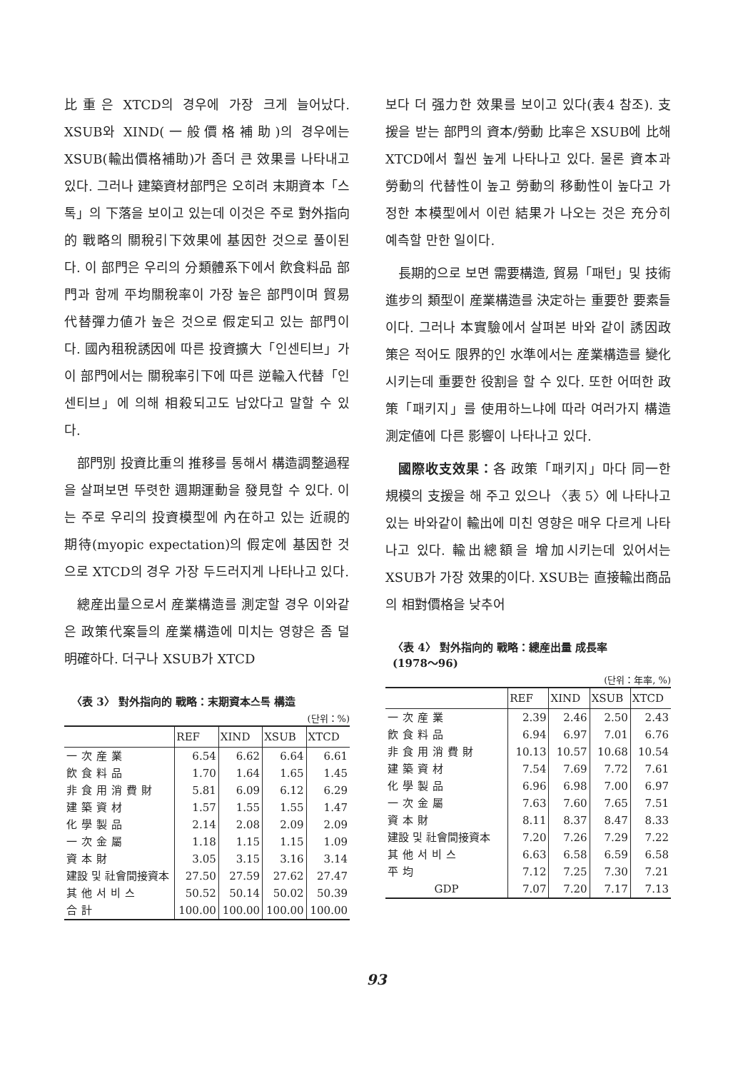比重은 XTCD의 경우에 가장 크게 늘어났다. XSUB와 XIND(一般價格補助)의 경우에는 XSUB(輸出價格補助)가 좀더 큰 效果를 나타내고 있다. 그러나 建築資材部門은 오히려 末期資本「스톡」의 下落을 보이고 있는데 이것은 주로 對外指向的 戰略의 關稅引下效果에 基因한 것으로 풀이된다. 이 部門은 우리의 分類體系下에서 飮食料品 部門과 함께 平均關稅率이 가장 높은 部門이며 貿易代替彈力値가 높은 것으로 假定되고 있는 部門이다. 國內租稅誘因에 따른 投資擴大「인센티브」가 이 部門에서는 關稅率引下에 따른 逆輸入代替「인센티브」에 의해 相殺되고도 남았다고 말할 수 있다.
部門別 投資比重의 推移를 통해서 構造調整過程을 살펴보면 뚜렷한 週期運動을 發見할 수 있다. 이는 주로 우리의 投資模型에 內在하고 있는 近視的期待(myopic expectation)의 假定에 基因한 것으로 XTCD의 경우 가장 두드러지게 나타나고 있다.
總産出量으로서 産業構造를 測定할 경우 이와같은 政策代案들의 産業構造에 미치는 영향은 좀 덜 明確하다. 더구나 XSUB가 XTCD
〈表 3〉 對外指向的 戰略：末期資本스톡 構造
(단위：%)
| | REF | XIND | XSUB | XTCD |
| --- | --- | --- | --- | --- |
| 一次産業 | 6.54 | 6.62 | 6.64 | 6.61 |
| 飮食料品 | 1.70 | 1.64 | 1.65 | 1.45 |
| 非食用消費財 | 5.81 | 6.09 | 6.12 | 6.29 |
| 建築資材 | 1.57 | 1.55 | 1.55 | 1.47 |
| 化學製品 | 2.14 | 2.08 | 2.09 | 2.09 |
| 一次金屬 | 1.18 | 1.15 | 1.15 | 1.09 |
| 資本財 | 3.05 | 3.15 | 3.16 | 3.14 |
| 建設 및 社會間接資本 | 27.50 | 27.59 | 27.62 | 27.47 |
| 其他서비스 | 50.52 | 50.14 | 50.02 | 50.39 |
| 合計 | 100.00 | 100.00 | 100.00 | 100.00 |
보다 더 强力한 效果를 보이고 있다(表4 참조). 支援을 받는 部門의 資本/勞動 比率은 XSUB에 比해 XTCD에서 훨씬 높게 나타나고 있다. 물론 資本과 勞動의 代替性이 높고 勞動의 移動性이 높다고 가정한 本模型에서 이런 結果가 나오는 것은 充分히 예측할 만한 일이다.
長期的으로 보면 需要構造, 貿易「패턴」및 技術進步의 類型이 産業構造를 決定하는 重要한 要素들이다. 그러나 本實驗에서 살펴본 바와 같이 誘因政策은 적어도 限界的인 水準에서는 産業構造를 變化시키는데 重要한 役割을 할 수 있다. 또한 어떠한 政策「패키지」를 使用하느냐에 따라 여러가지 構造測定値에 다른 影響이 나타나고 있다.
國際收支效果：各 政策「패키지」마다 同一한 規模의 支援을 해 주고 있으나 〈表 5〉에 나타나고 있는 바와같이 輸出에 미친 영향은 매우 다르게 나타나고 있다. 輸出總額을 增加시키는데 있어서는 XSUB가 가장 效果的이다. XSUB는 直接輸出商品의 相對價格을 낮추어
〈表 4〉 對外指向的 戰略：總産出量 成長率
(1978～96)
(단위：年率, %)
| | REF | XIND | XSUB | XTCD |
| --- | --- | --- | --- | --- |
| 一次産業 | 2.39 | 2.46 | 2.50 | 2.43 |
| 飮食料品 | 6.94 | 6.97 | 7.01 | 6.76 |
| 非食用消費財 | 10.13 | 10.57 | 10.68 | 10.54 |
| 建築資材 | 7.54 | 7.69 | 7.72 | 7.61 |
| 化學製品 | 6.96 | 6.98 | 7.00 | 6.97 |
| 一次金屬 | 7.63 | 7.60 | 7.65 | 7.51 |
| 資本財 | 8.11 | 8.37 | 8.47 | 8.33 |
| 建設 및 社會間接資本 | 7.20 | 7.26 | 7.29 | 7.22 |
| 其他서비스 | 6.63 | 6.58 | 6.59 | 6.58 |
| 平均 | 7.12 | 7.25 | 7.30 | 7.21 |
| GDP | 7.07 | 7.20 | 7.17 | 7.13 |
93